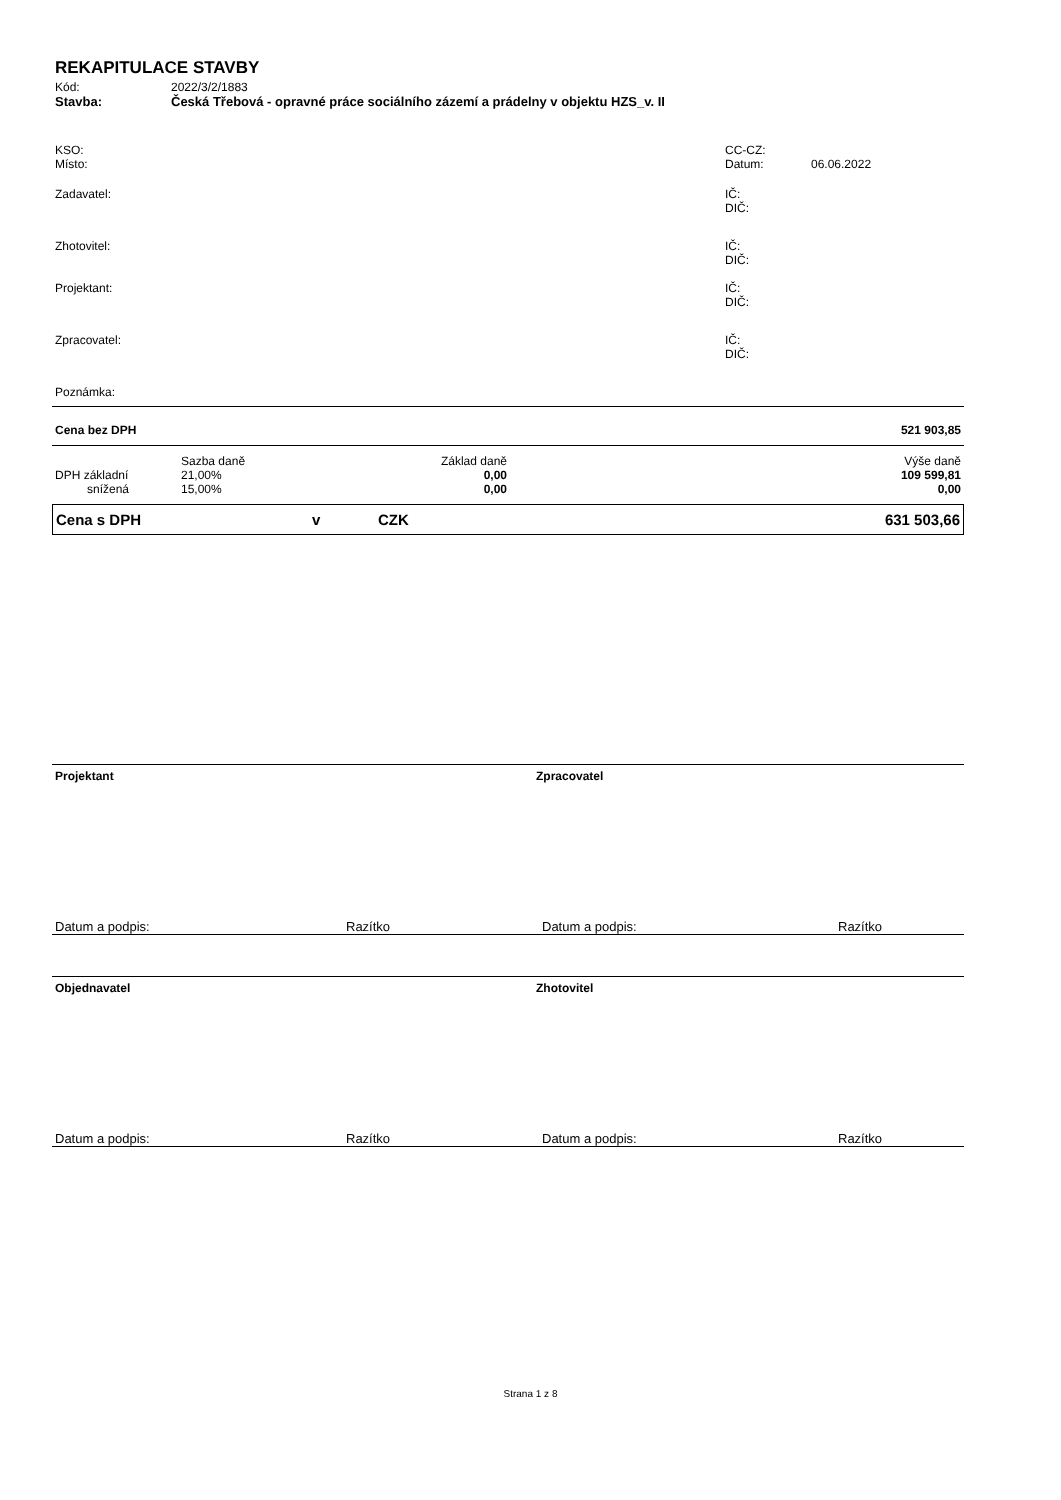REKAPITULACE STAVBY
| Kód: | 2022/3/2/1883 |
| Stavba: | Česká Třebová - opravné práce sociálního zázemí a prádelny v objektu HZS_v. II |
| KSO: Místo: | CC-CZ: Datum: | 06.06.2022 |
| Zadavatel: | IČ: DIČ: | |
| Zhotovitel: | IČ: DIČ: | |
| Projektant: | IČ: DIČ: | |
| Zpracovatel: | IČ: DIČ: | |
| Poznámka: | | |
| Cena bez DPH | 521 903,85 |
| | Sazba daně | Základ daně | Výše daně |
| DPH základní | 21,00% | 0,00 | 109 599,81 |
| snížená | 15,00% | 0,00 | 0,00 |
| Cena s DPH | v | CZK | 631 503,66 |
| Projektant | Zpracovatel |
| Datum a podpis: | Razítko | Datum a podpis: | Razítko |
| Objednavatel | Zhotovitel |
| Datum a podpis: | Razítko | Datum a podpis: | Razítko |
Strana 1 z 8